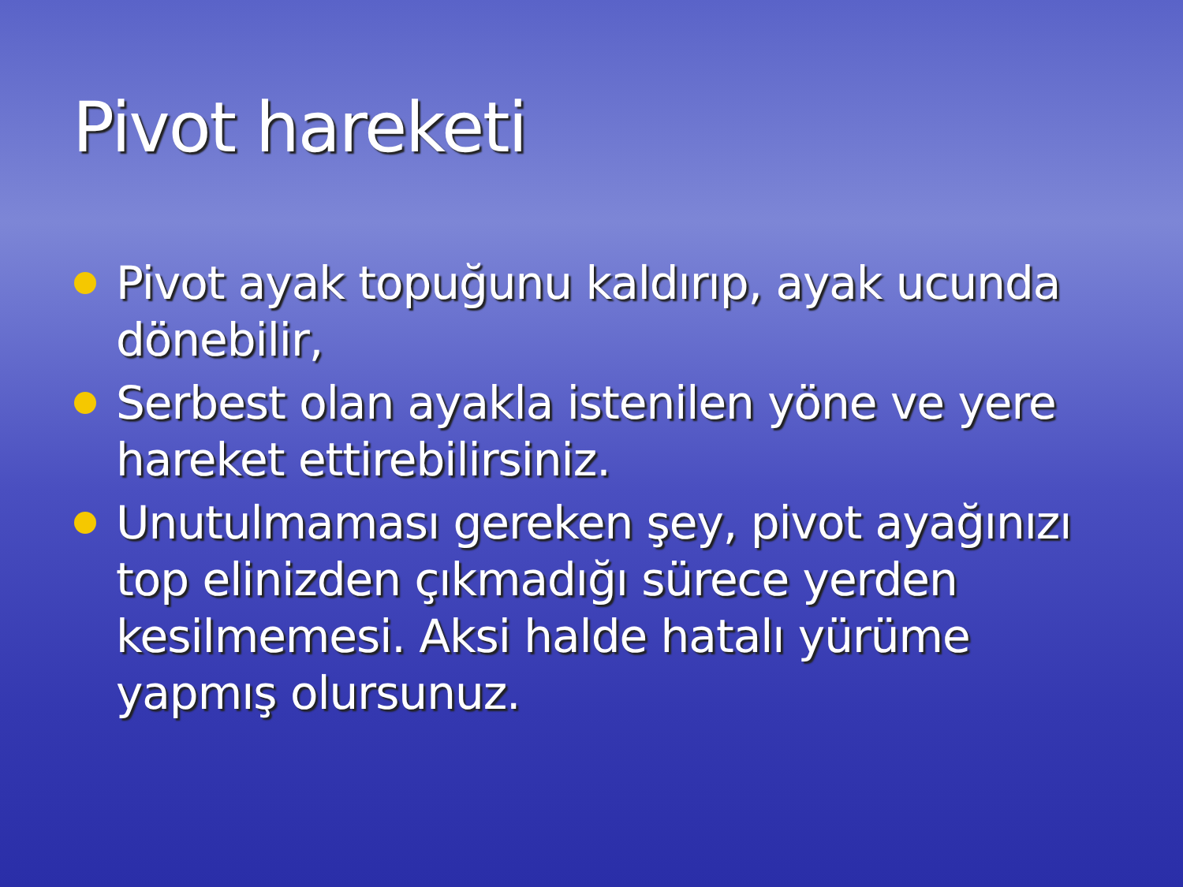Pivot hareketi
Pivot ayak topuğunu kaldırıp, ayak ucunda dönebilir,
Serbest olan ayakla istenilen yöne ve yere hareket ettirebilirsiniz.
Unutulmaması gereken şey, pivot ayağınızı top elinizden çıkmadığı sürece yerden kesilmemesi. Aksi halde hatalı yürüme yapmış olursunuz.